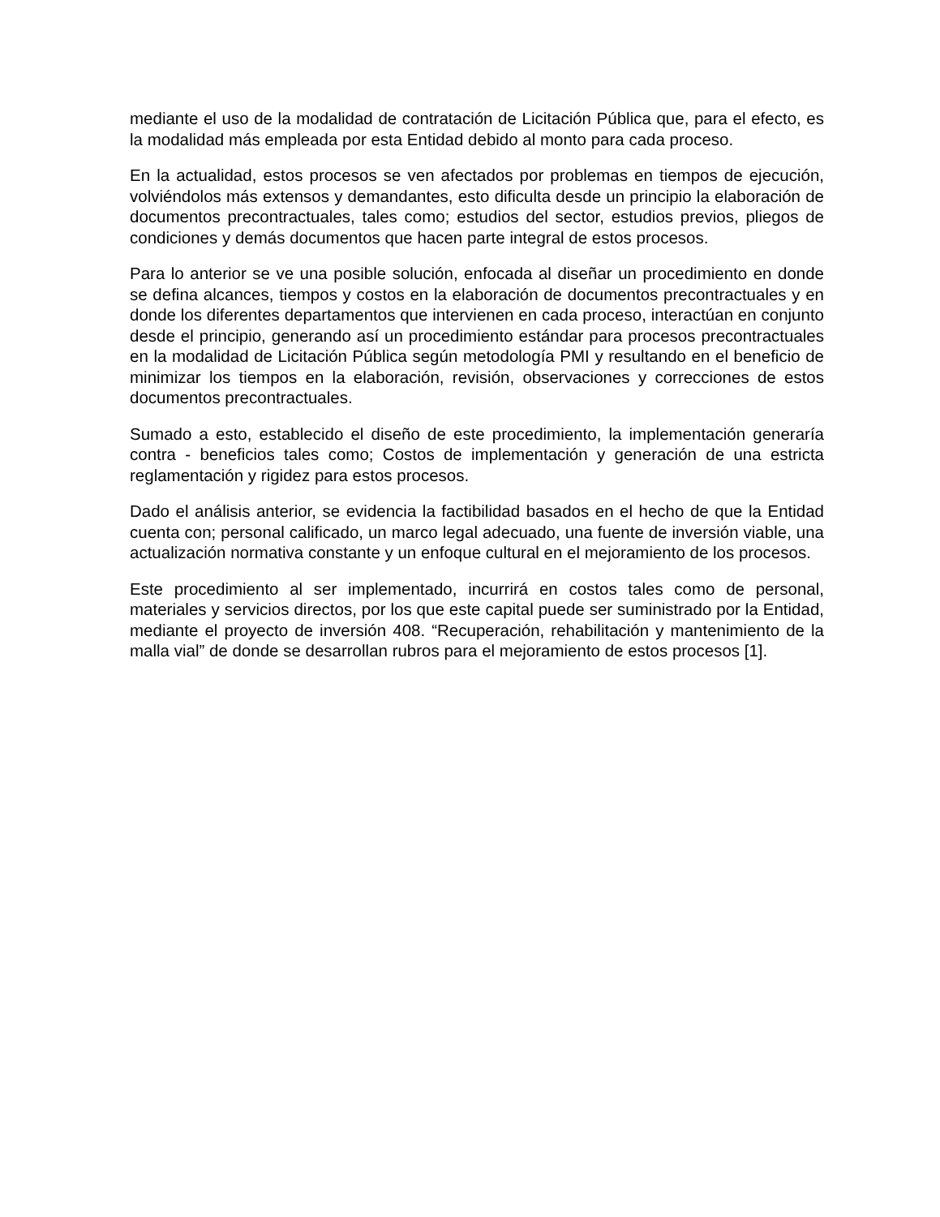mediante el uso de la modalidad de contratación de Licitación Pública que, para el efecto, es la modalidad más empleada por esta Entidad debido al monto para cada proceso.
En la actualidad, estos procesos se ven afectados por problemas en tiempos de ejecución, volviéndolos más extensos y demandantes, esto dificulta desde un principio la elaboración de documentos precontractuales, tales como; estudios del sector, estudios previos, pliegos de condiciones y demás documentos que hacen parte integral de estos procesos.
Para lo anterior se ve una posible solución, enfocada al diseñar un procedimiento en donde se defina alcances, tiempos y costos en la elaboración de documentos precontractuales y en donde los diferentes departamentos que intervienen en cada proceso, interactúan en conjunto desde el principio, generando así un procedimiento estándar para procesos precontractuales en la modalidad de Licitación Pública según metodología PMI y resultando en el beneficio de minimizar los tiempos en la elaboración, revisión, observaciones y correcciones de estos documentos precontractuales.
Sumado a esto, establecido el diseño de este procedimiento, la implementación generaría contra - beneficios tales como; Costos de implementación y generación de una estricta reglamentación y rigidez para estos procesos.
Dado el análisis anterior, se evidencia la factibilidad basados en el hecho de que la Entidad cuenta con; personal calificado, un marco legal adecuado, una fuente de inversión viable, una actualización normativa constante y un enfoque cultural en el mejoramiento de los procesos.
Este procedimiento al ser implementado, incurrirá en costos tales como de personal, materiales y servicios directos, por los que este capital puede ser suministrado por la Entidad, mediante el proyecto de inversión 408. “Recuperación, rehabilitación y mantenimiento de la malla vial” de donde se desarrollan rubros para el mejoramiento de estos procesos [1].